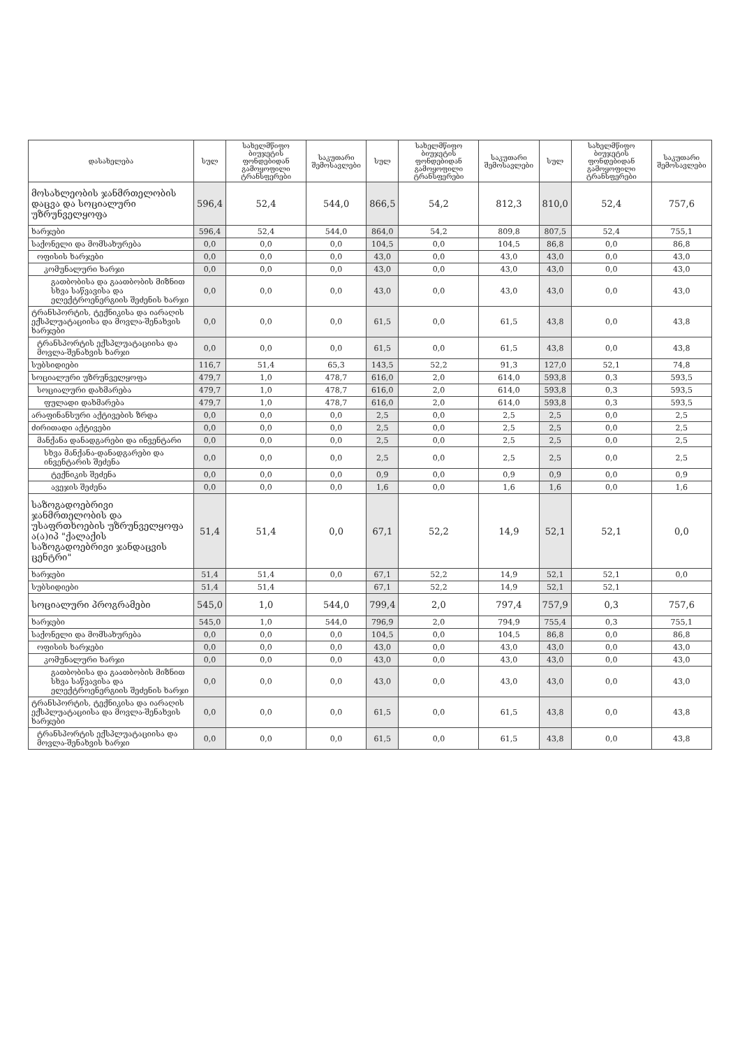| დასახელება | სულ | სახელმწიფო ბიუჯეტის ფონდებიდან გამოყოფილი ტრანსფერები | საკუთარი შემოსავლები | სულ | სახელმწიფო ბიუჯეტის ფონდებიდან გამოყოფილი ტრანსფერები | საკუთარი შემოსავლები | სულ | სახელმწიფო ბიუჯეტის ფონდებიდან გამოყოფილი ტრანსფერები | საკუთარი შემოსავლები |
| --- | --- | --- | --- | --- | --- | --- | --- | --- | --- |
| მოსახლეობის ჯანმრთელობის დაცვა და სოციალური უზრუნველყოფა | 596,4 | 52,4 | 544,0 | 866,5 | 54,2 | 812,3 | 810,0 | 52,4 | 757,6 |
| ხარჯები | 596,4 | 52,4 | 544,0 | 864,0 | 54,2 | 809,8 | 807,5 | 52,4 | 755,1 |
| საქონელი და მომსახურება | 0,0 | 0,0 | 0,0 | 104,5 | 0,0 | 104,5 | 86,8 | 0,0 | 86,8 |
| ოფისის ხარჯები | 0,0 | 0,0 | 0,0 | 43,0 | 0,0 | 43,0 | 43,0 | 0,0 | 43,0 |
| კომუნალური ხარჯი | 0,0 | 0,0 | 0,0 | 43,0 | 0,0 | 43,0 | 43,0 | 0,0 | 43,0 |
| გათბობისა და გაათბობის მიზნით სხვა საწვავისა და ელექტროენერგიის შეძენის ხარჯი | 0,0 | 0,0 | 0,0 | 43,0 | 0,0 | 43,0 | 43,0 | 0,0 | 43,0 |
| ტრანსპორტის, ტექნიკისა და იარაღის ექსპლუატაციისა და მოვლა-შენახვის ხარჯები | 0,0 | 0,0 | 0,0 | 61,5 | 0,0 | 61,5 | 43,8 | 0,0 | 43,8 |
| ტრანსპორტის ექსპლუატაციისა და მოვლა-შენახვის ხარჯი | 0,0 | 0,0 | 0,0 | 61,5 | 0,0 | 61,5 | 43,8 | 0,0 | 43,8 |
| სუბსიდიები | 116,7 | 51,4 | 65,3 | 143,5 | 52,2 | 91,3 | 127,0 | 52,1 | 74,8 |
| სოციალური უზრუნველყოფა | 479,7 | 1,0 | 478,7 | 616,0 | 2,0 | 614,0 | 593,8 | 0,3 | 593,5 |
| სოციალური დახმარება | 479,7 | 1,0 | 478,7 | 616,0 | 2,0 | 614,0 | 593,8 | 0,3 | 593,5 |
| ფულადი დახმარება | 479,7 | 1,0 | 478,7 | 616,0 | 2,0 | 614,0 | 593,8 | 0,3 | 593,5 |
| არაფინანსური აქტივების ზრდა | 0,0 | 0,0 | 0,0 | 2,5 | 0,0 | 2,5 | 2,5 | 0,0 | 2,5 |
| ძირითადი აქტივები | 0,0 | 0,0 | 0,0 | 2,5 | 0,0 | 2,5 | 2,5 | 0,0 | 2,5 |
| მანქანა დანადგარები და ინვენტარი | 0,0 | 0,0 | 0,0 | 2,5 | 0,0 | 2,5 | 2,5 | 0,0 | 2,5 |
| სხვა მანქანა-დანადგარები და ინვენტარის შეძენა | 0,0 | 0,0 | 0,0 | 2,5 | 0,0 | 2,5 | 2,5 | 0,0 | 2,5 |
| ტექნიკის შეძენა | 0,0 | 0,0 | 0,0 | 0,9 | 0,0 | 0,9 | 0,9 | 0,0 | 0,9 |
| ავეჯის შეძენა | 0,0 | 0,0 | 0,0 | 1,6 | 0,0 | 1,6 | 1,6 | 0,0 | 1,6 |
| საზოგადოებრივი ჯანმრთელობის და უსაფრთხოების უზრუნველყოფა ა(ა)იპ "ქალაქის საზოგადოებრივი ჯანდაცვის ცენტრი" | 51,4 | 51,4 | 0,0 | 67,1 | 52,2 | 14,9 | 52,1 | 52,1 | 0,0 |
| ხარჯები | 51,4 | 51,4 | 0,0 | 67,1 | 52,2 | 14,9 | 52,1 | 52,1 | 0,0 |
| სუბსიდიები | 51,4 | 51,4 | | 67,1 | 52,2 | 14,9 | 52,1 | 52,1 | |
| სოციალური პროგრამები | 545,0 | 1,0 | 544,0 | 799,4 | 2,0 | 797,4 | 757,9 | 0,3 | 757,6 |
| ხარჯები | 545,0 | 1,0 | 544,0 | 796,9 | 2,0 | 794,9 | 755,4 | 0,3 | 755,1 |
| საქონელი და მომსახურება | 0,0 | 0,0 | 0,0 | 104,5 | 0,0 | 104,5 | 86,8 | 0,0 | 86,8 |
| ოფისის ხარჯები | 0,0 | 0,0 | 0,0 | 43,0 | 0,0 | 43,0 | 43,0 | 0,0 | 43,0 |
| კომუნალური ხარჯი | 0,0 | 0,0 | 0,0 | 43,0 | 0,0 | 43,0 | 43,0 | 0,0 | 43,0 |
| გათბობისა და გაათბობის მიზნით სხვა საწვავისა და ელექტროენერგიის შეძენის ხარჯი | 0,0 | 0,0 | 0,0 | 43,0 | 0,0 | 43,0 | 43,0 | 0,0 | 43,0 |
| ტრანსპორტის, ტექნიკისა და იარაღის ექსპლუატაციისა და მოვლა-შენახვის ხარჯები | 0,0 | 0,0 | 0,0 | 61,5 | 0,0 | 61,5 | 43,8 | 0,0 | 43,8 |
| ტრანსპორტის ექსპლუატაციისა და მოვლა-შენახვის ხარჯი | 0,0 | 0,0 | 0,0 | 61,5 | 0,0 | 61,5 | 43,8 | 0,0 | 43,8 |